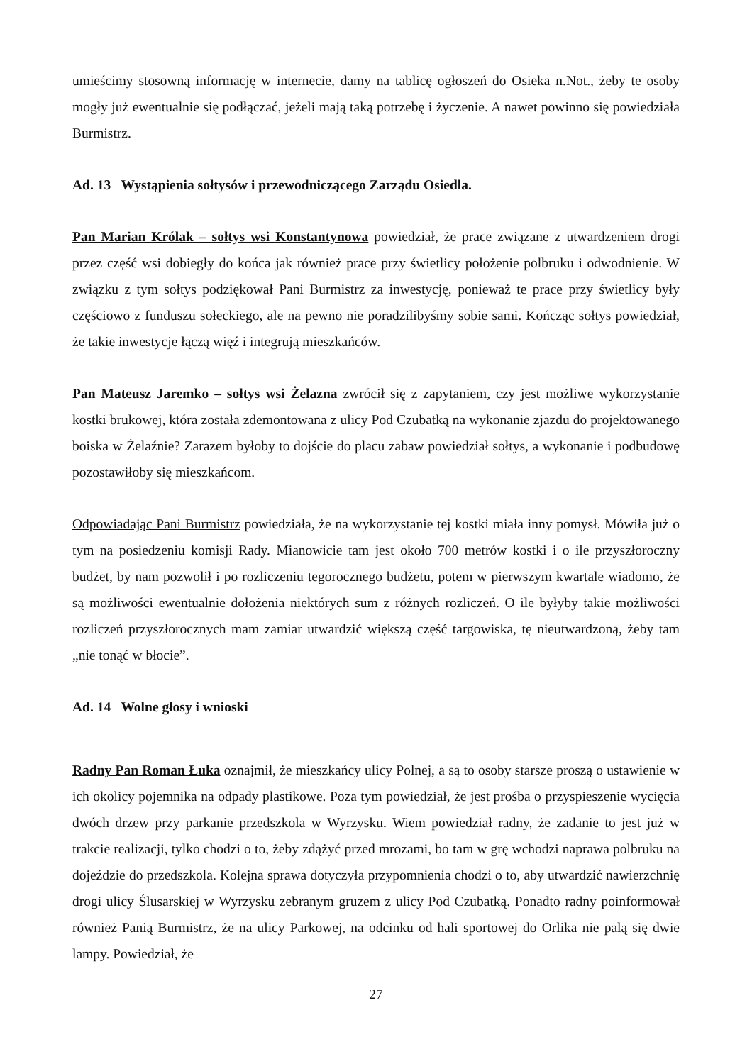umieścimy stosowną informację w internecie, damy na tablicę ogłoszeń do Osieka n.Not., żeby te osoby mogły już ewentualnie się podłączać, jeżeli mają taką potrzebę i życzenie. A nawet powinno się powiedziała Burmistrz.
Ad. 13 Wystąpienia sołtysów i przewodniczącego Zarządu Osiedla.
Pan Marian Królak – sołtys wsi Konstantynowa powiedział, że prace związane z utwardzeniem drogi przez część wsi dobiegły do końca jak również prace przy świetlicy położenie polbruku i odwodnienie. W związku z tym sołtys podziękował Pani Burmistrz za inwestycję, ponieważ te prace przy świetlicy były częściowo z funduszu sołeckiego, ale na pewno nie poradzilibyśmy sobie sami. Kończąc sołtys powiedział, że takie inwestycje łączą więź i integrują mieszkańców.
Pan Mateusz Jaremko – sołtys wsi Żelazna zwrócił się z zapytaniem, czy jest możliwe wykorzystanie kostki brukowej, która została zdemontowana z ulicy Pod Czubatką na wykonanie zjazdu do projektowanego boiska w Żelaźnie? Zarazem byłoby to dojście do placu zabaw powiedział sołtys, a wykonanie i podbudowę pozostawiłoby się mieszkańcom.
Odpowiadając Pani Burmistrz powiedziała, że na wykorzystanie tej kostki miała inny pomysł. Mówiła już o tym na posiedzeniu komisji Rady. Mianowicie tam jest około 700 metrów kostki i o ile przyszłoroczny budżet, by nam pozwolił i po rozliczeniu tegorocznego budżetu, potem w pierwszym kwartale wiadomo, że są możliwości ewentualnie dołożenia niektórych sum z różnych rozliczeń. O ile byłyby takie możliwości rozliczeń przyszłorocznych mam zamiar utwardzić większą część targowiska, tę nieutwardzoną, żeby tam „nie tonąć w błocie”.
Ad. 14 Wolne głosy i wnioski
Radny Pan Roman Łuka oznajmił, że mieszkańcy ulicy Polnej, a są to osoby starsze proszą o ustawienie w ich okolicy pojemnika na odpady plastikowe. Poza tym powiedział, że jest prośba o przyspieszenie wycięcia dwóch drzew przy parkanie przedszkola w Wyrzysku. Wiem powiedział radny, że zadanie to jest już w trakcie realizacji, tylko chodzi o to, żeby zdążyć przed mrozami, bo tam w grę wchodzi naprawa polbruku na dojeździe do przedszkola. Kolejna sprawa dotyczyła przypomnienia chodzi o to, aby utwardzić nawierzchnię drogi ulicy Ślusarskiej w Wyrzysku zebranym gruzem z ulicy Pod Czubatką. Ponadto radny poinformował również Panią Burmistrz, że na ulicy Parkowej, na odcinku od hali sportowej do Orlika nie palą się dwie lampy. Powiedział, że
27